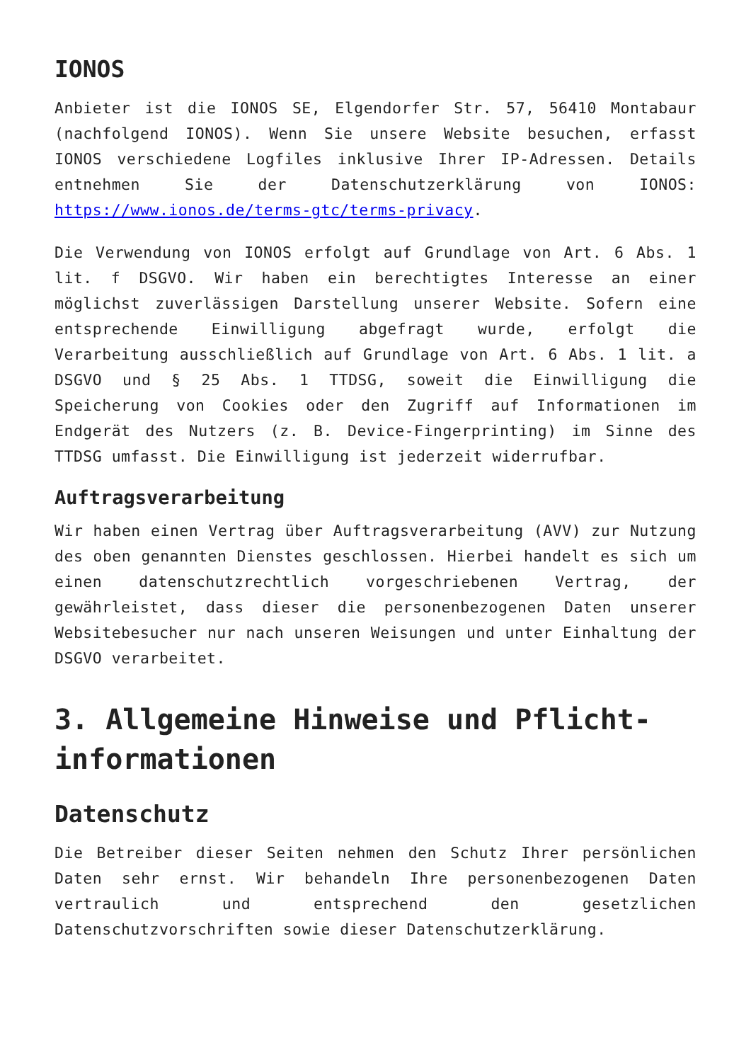IONOS
Anbieter ist die IONOS SE, Elgendorfer Str. 57, 56410 Montabaur (nachfolgend IONOS). Wenn Sie unsere Website besuchen, erfasst IONOS verschiedene Logfiles inklusive Ihrer IP-Adressen. Details entnehmen Sie der Datenschutzerklärung von IONOS: https://www.ionos.de/terms-gtc/terms-privacy.
Die Verwendung von IONOS erfolgt auf Grundlage von Art. 6 Abs. 1 lit. f DSGVO. Wir haben ein berechtigtes Interesse an einer möglichst zuverlässigen Darstellung unserer Website. Sofern eine entsprechende Einwilligung abgefragt wurde, erfolgt die Verarbeitung ausschließlich auf Grundlage von Art. 6 Abs. 1 lit. a DSGVO und § 25 Abs. 1 TTDSG, soweit die Einwilligung die Speicherung von Cookies oder den Zugriff auf Informationen im Endgerät des Nutzers (z. B. Device-Fingerprinting) im Sinne des TTDSG umfasst. Die Einwilligung ist jederzeit widerrufbar.
Auftragsverarbeitung
Wir haben einen Vertrag über Auftragsverarbeitung (AVV) zur Nutzung des oben genannten Dienstes geschlossen. Hierbei handelt es sich um einen datenschutzrechtlich vorgeschriebenen Vertrag, der gewährleistet, dass dieser die personenbezogenen Daten unserer Websitebesucher nur nach unseren Weisungen und unter Einhaltung der DSGVO verarbeitet.
3. Allgemeine Hinweise und Pflicht­informationen
Datenschutz
Die Betreiber dieser Seiten nehmen den Schutz Ihrer persönlichen Daten sehr ernst. Wir behandeln Ihre personenbezogenen Daten vertraulich und entsprechend den gesetzlichen Datenschutzvorschriften sowie dieser Datenschutzerklärung.